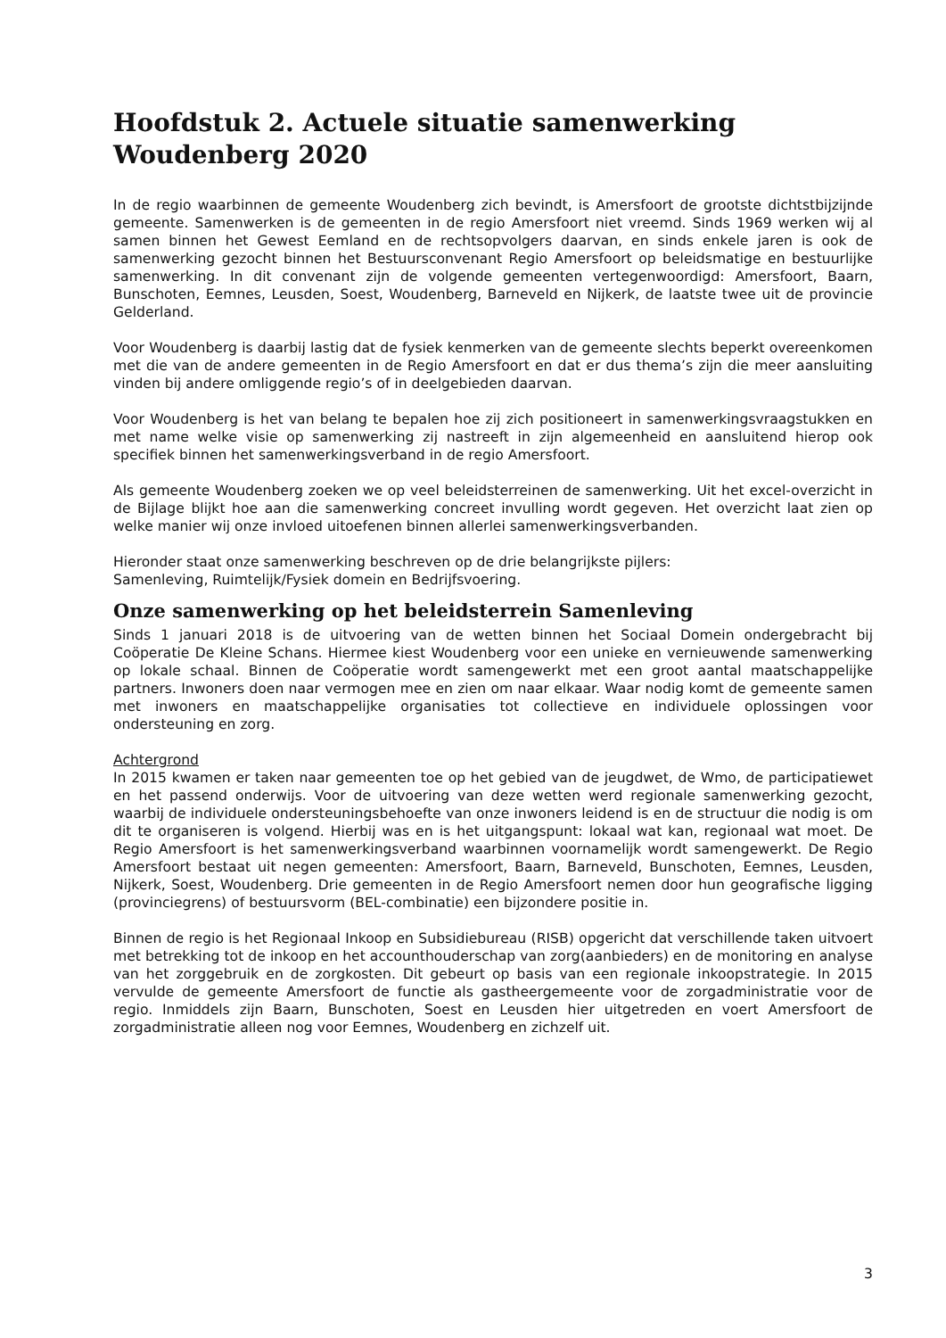Hoofdstuk 2. Actuele situatie samenwerking Woudenberg 2020
In de regio waarbinnen de gemeente Woudenberg zich bevindt, is Amersfoort de grootste dichtstbijzijnde gemeente. Samenwerken is de gemeenten in de regio Amersfoort niet vreemd. Sinds 1969 werken wij al samen binnen het Gewest Eemland en de rechtsopvolgers daarvan, en sinds enkele jaren is ook de samenwerking gezocht binnen het Bestuursconvenant Regio Amersfoort op beleidsmatige en bestuurlijke samenwerking. In dit convenant zijn de volgende gemeenten vertegenwoordigd: Amersfoort, Baarn, Bunschoten, Eemnes, Leusden, Soest, Woudenberg, Barneveld en Nijkerk, de laatste twee uit de provincie Gelderland.
Voor Woudenberg is daarbij lastig dat de fysiek kenmerken van de gemeente slechts beperkt overeenkomen met die van de andere gemeenten in de Regio Amersfoort en dat er dus thema’s zijn die meer aansluiting vinden bij andere omliggende regio’s of in deelgebieden daarvan.
Voor Woudenberg is het van belang te bepalen hoe zij zich positioneert in samenwerkingsvraagstukken en met name welke visie op samenwerking zij nastreeft in zijn algemeenheid en aansluitend hierop ook specifiek binnen het samenwerkingsverband in de regio Amersfoort.
Als gemeente Woudenberg zoeken we op veel beleidsterreinen de samenwerking. Uit het excel-overzicht in de Bijlage blijkt hoe aan die samenwerking concreet invulling wordt gegeven. Het overzicht laat zien op welke manier wij onze invloed uitoefenen binnen allerlei samenwerkingsverbanden.
Hieronder staat onze samenwerking beschreven op de drie belangrijkste pijlers:
Samenleving, Ruimtelijk/Fysiek domein en Bedrijfsvoering.
Onze samenwerking op het beleidsterrein Samenleving
Sinds 1 januari 2018 is de uitvoering van de wetten binnen het Sociaal Domein ondergebracht bij Coöperatie De Kleine Schans. Hiermee kiest Woudenberg voor een unieke en vernieuwende samenwerking op lokale schaal. Binnen de Coöperatie wordt samengewerkt met een groot aantal maatschappelijke partners. Inwoners doen naar vermogen mee en zien om naar elkaar. Waar nodig komt de gemeente samen met inwoners en maatschappelijke organisaties tot collectieve en individuele oplossingen voor ondersteuning en zorg.
Achtergrond
In 2015 kwamen er taken naar gemeenten toe op het gebied van de jeugdwet, de Wmo, de participatiewet en het passend onderwijs. Voor de uitvoering van deze wetten werd regionale samenwerking gezocht, waarbij de individuele ondersteuningsbehoefte van onze inwoners leidend is en de structuur die nodig is om dit te organiseren is volgend. Hierbij was en is het uitgangspunt: lokaal wat kan, regionaal wat moet. De Regio Amersfoort is het samenwerkingsverband waarbinnen voornamelijk wordt samengewerkt. De Regio Amersfoort bestaat uit negen gemeenten: Amersfoort, Baarn, Barneveld, Bunschoten, Eemnes, Leusden, Nijkerk, Soest, Woudenberg. Drie gemeenten in de Regio Amersfoort nemen door hun geografische ligging (provinciegrens) of bestuursvorm (BEL-combinatie) een bijzondere positie in.
Binnen de regio is het Regionaal Inkoop en Subsidiebureau (RISB) opgericht dat verschillende taken uitvoert met betrekking tot de inkoop en het accounthouderschap van zorg(aanbieders) en de monitoring en analyse van het zorggebruik en de zorgkosten. Dit gebeurt op basis van een regionale inkoopstrategie. In 2015 vervulde de gemeente Amersfoort de functie als gastheergemeente voor de zorgadministratie voor de regio. Inmiddels zijn Baarn, Bunschoten, Soest en Leusden hier uitgetreden en voert Amersfoort de zorgadministratie alleen nog voor Eemnes, Woudenberg en zichzelf uit.
3